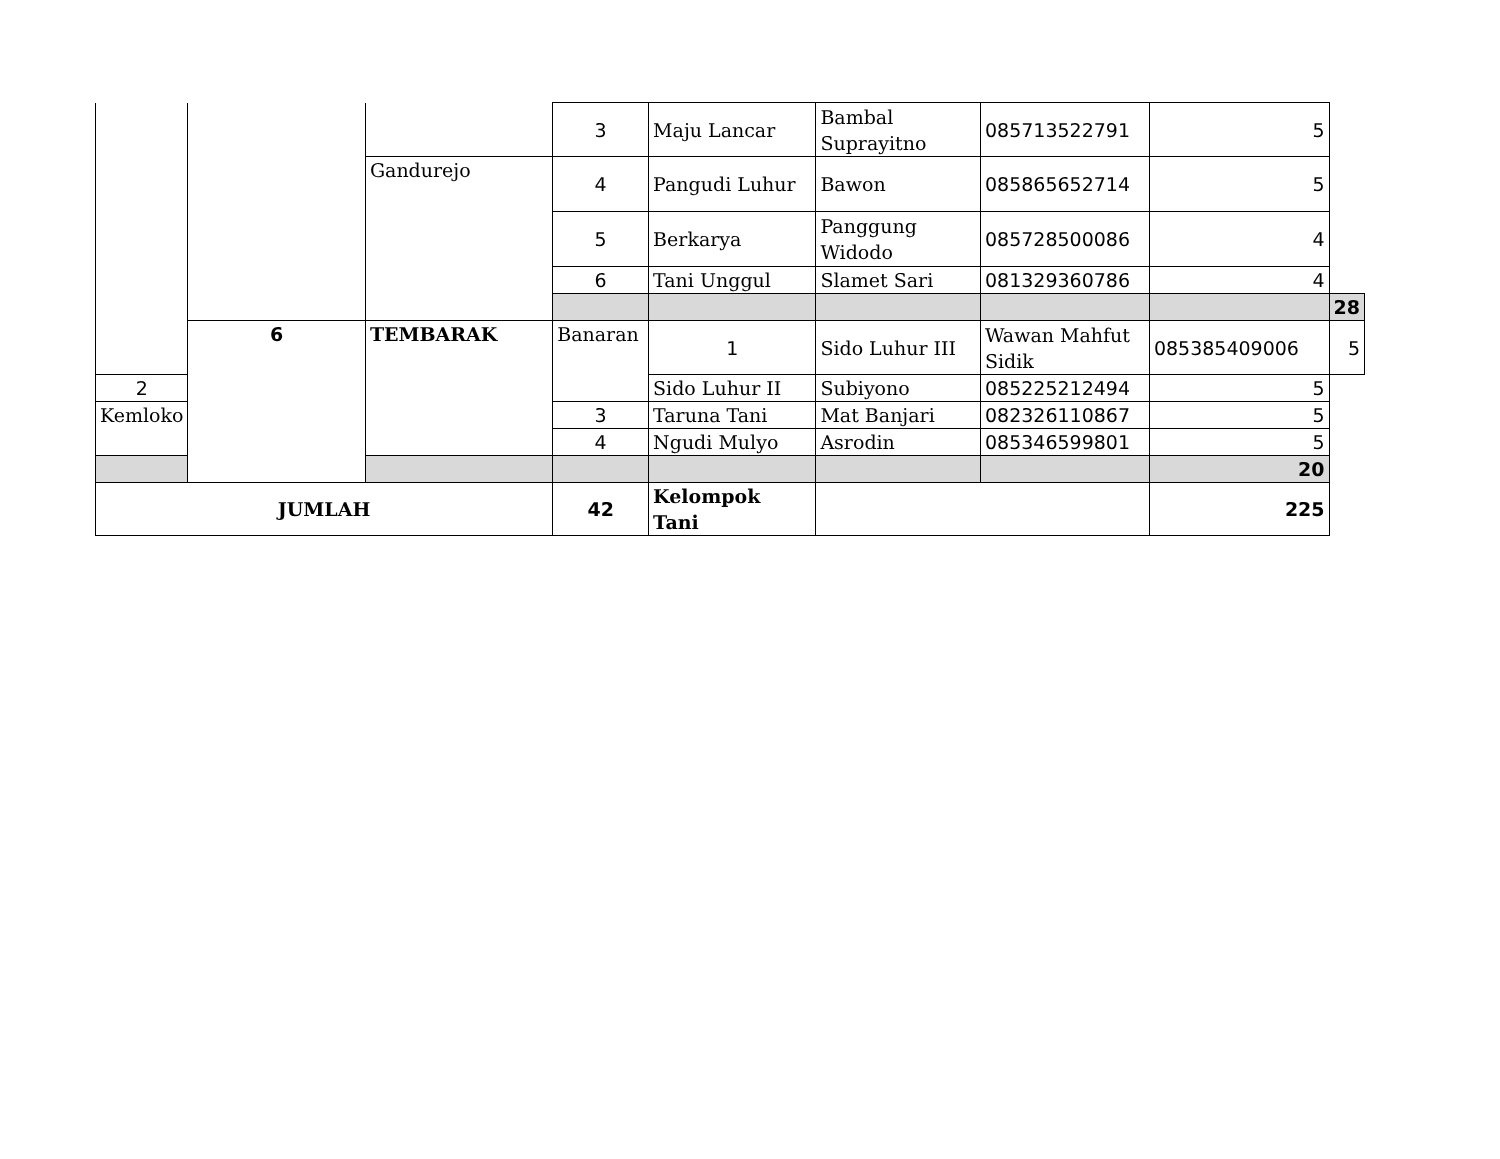| | | | 3 | Maju Lancar | Bambal Suprayitno | 085713522791 | 5 | |
| | | Gandurejo | 4 | Pangudi Luhur | Bawon | 085865652714 | 5 | |
| | | | 5 | Berkarya | Panggung Widodo | 085728500086 | 4 | |
| | | | 6 | Tani Unggul | Slamet Sari | 081329360786 | 4 | |
| | | | | | | | | 28 |
| | 6 | TEMBARAK | Banaran | 1 | Sido Luhur III | Wawan Mahfut Sidik | 085385409006 | 5 |
| 2 | | | | Sido Luhur II | Subiyono | 085225212494 | 5 | |
| Kemloko | | | 3 | Taruna Tani | Mat Banjari | 082326110867 | 5 | |
| | | | 4 | Ngudi Mulyo | Asrodin | 085346599801 | 5 | |
| | | | | | | | 20 | |
| JUMLAH | | | 42 | Kelompok Tani | | | 225 | |